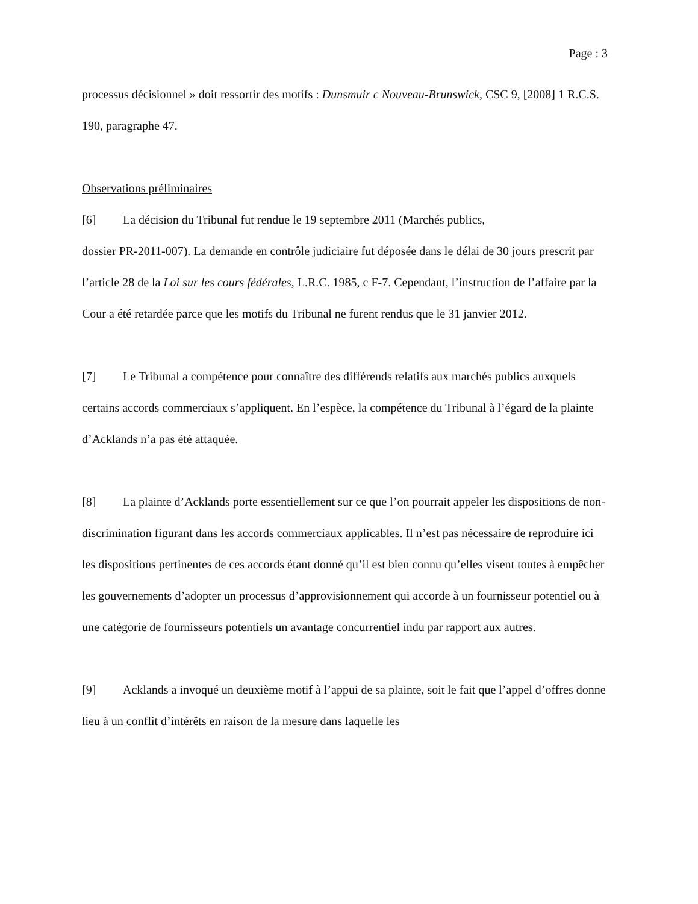Page : 3
processus décisionnel » doit ressortir des motifs : Dunsmuir c Nouveau-Brunswick, CSC 9, [2008] 1 R.C.S. 190, paragraphe 47.
Observations préliminaires
[6] La décision du Tribunal fut rendue le 19 septembre 2011 (Marchés publics,
dossier PR-2011-007). La demande en contrôle judiciaire fut déposée dans le délai de 30 jours prescrit par l’article 28 de la Loi sur les cours fédérales, L.R.C. 1985, c F-7. Cependant, l’instruction de l’affaire par la Cour a été retardée parce que les motifs du Tribunal ne furent rendus que le 31 janvier 2012.
[7] Le Tribunal a compétence pour connaître des différends relatifs aux marchés publics auxquels certains accords commerciaux s’appliquent. En l’espèce, la compétence du Tribunal à l’égard de la plainte d’Acklands n’a pas été attaquée.
[8] La plainte d’Acklands porte essentiellement sur ce que l’on pourrait appeler les dispositions de non-discrimination figurant dans les accords commerciaux applicables. Il n’est pas nécessaire de reproduire ici les dispositions pertinentes de ces accords étant donné qu’il est bien connu qu’elles visent toutes à empêcher les gouvernements d’adopter un processus d’approvisionnement qui accorde à un fournisseur potentiel ou à une catégorie de fournisseurs potentiels un avantage concurrentiel indu par rapport aux autres.
[9] Acklands a invoqué un deuxième motif à l’appui de sa plainte, soit le fait que l’appel d’offres donne lieu à un conflit d’intérêts en raison de la mesure dans laquelle les